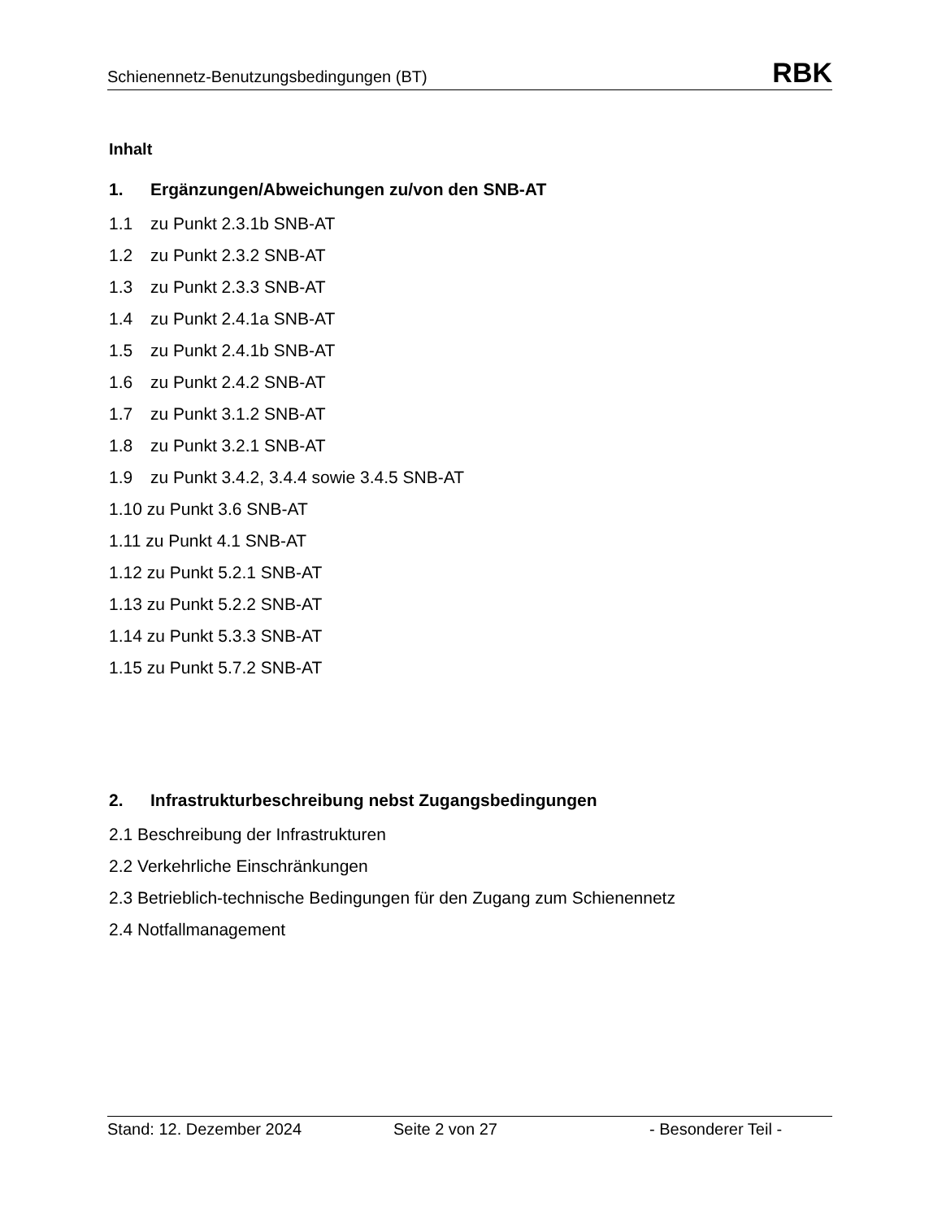Schienennetz-Benutzungsbedingungen (BT)
RBK
Inhalt
1. Ergänzungen/Abweichungen zu/von den SNB-AT
1.1 zu Punkt 2.3.1b SNB-AT
1.2 zu Punkt 2.3.2 SNB-AT
1.3 zu Punkt 2.3.3 SNB-AT
1.4 zu Punkt 2.4.1a SNB-AT
1.5 zu Punkt 2.4.1b SNB-AT
1.6 zu Punkt 2.4.2 SNB-AT
1.7 zu Punkt 3.1.2 SNB-AT
1.8 zu Punkt 3.2.1 SNB-AT
1.9 zu Punkt 3.4.2, 3.4.4 sowie 3.4.5 SNB-AT
1.10 zu Punkt 3.6 SNB-AT
1.11 zu Punkt 4.1 SNB-AT
1.12 zu Punkt 5.2.1 SNB-AT
1.13 zu Punkt 5.2.2 SNB-AT
1.14 zu Punkt 5.3.3 SNB-AT
1.15 zu Punkt 5.7.2 SNB-AT
2. Infrastrukturbeschreibung nebst Zugangsbedingungen
2.1 Beschreibung der Infrastrukturen
2.2 Verkehrliche Einschränkungen
2.3 Betrieblich-technische Bedingungen für den Zugang zum Schienennetz
2.4 Notfallmanagement
Stand: 12. Dezember 2024 Seite 2 von 27 - Besonderer Teil -